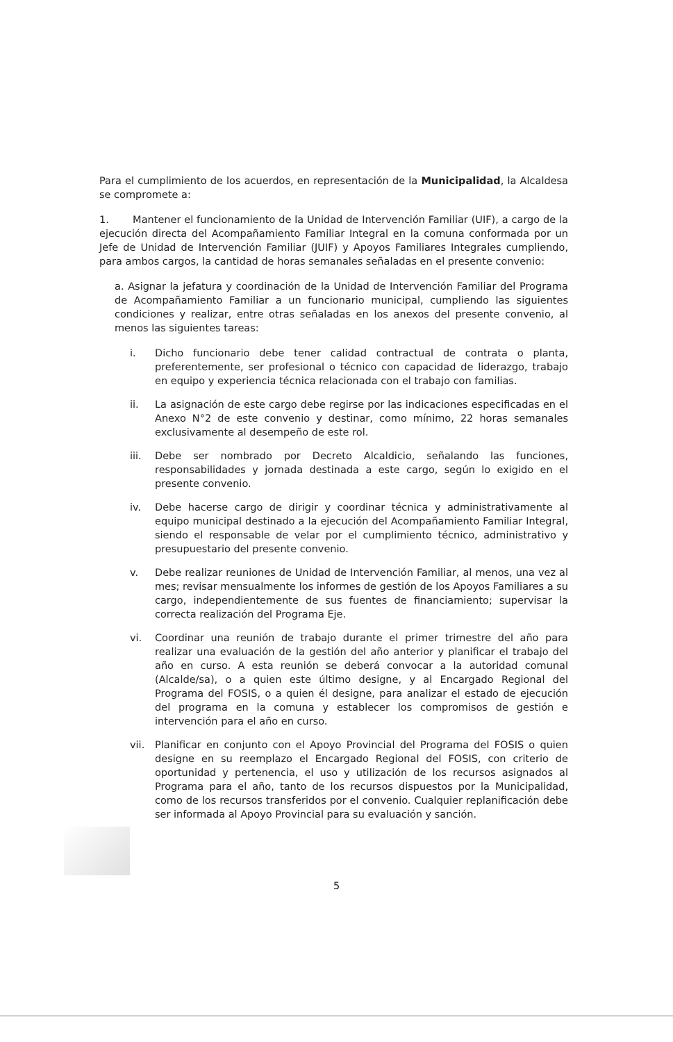Para el cumplimiento de los acuerdos, en representación de la Municipalidad, la Alcaldesa se compromete a:
1. Mantener el funcionamiento de la Unidad de Intervención Familiar (UIF), a cargo de la ejecución directa del Acompañamiento Familiar Integral en la comuna conformada por un Jefe de Unidad de Intervención Familiar (JUIF) y Apoyos Familiares Integrales cumpliendo, para ambos cargos, la cantidad de horas semanales señaladas en el presente convenio:
a. Asignar la jefatura y coordinación de la Unidad de Intervención Familiar del Programa de Acompañamiento Familiar a un funcionario municipal, cumpliendo las siguientes condiciones y realizar, entre otras señaladas en los anexos del presente convenio, al menos las siguientes tareas:
i. Dicho funcionario debe tener calidad contractual de contrata o planta, preferentemente, ser profesional o técnico con capacidad de liderazgo, trabajo en equipo y experiencia técnica relacionada con el trabajo con familias.
ii. La asignación de este cargo debe regirse por las indicaciones especificadas en el Anexo N°2 de este convenio y destinar, como mínimo, 22 horas semanales exclusivamente al desempeño de este rol.
iii. Debe ser nombrado por Decreto Alcaldicio, señalando las funciones, responsabilidades y jornada destinada a este cargo, según lo exigido en el presente convenio.
iv. Debe hacerse cargo de dirigir y coordinar técnica y administrativamente al equipo municipal destinado a la ejecución del Acompañamiento Familiar Integral, siendo el responsable de velar por el cumplimiento técnico, administrativo y presupuestario del presente convenio.
v. Debe realizar reuniones de Unidad de Intervención Familiar, al menos, una vez al mes; revisar mensualmente los informes de gestión de los Apoyos Familiares a su cargo, independientemente de sus fuentes de financiamiento; supervisar la correcta realización del Programa Eje.
vi. Coordinar una reunión de trabajo durante el primer trimestre del año para realizar una evaluación de la gestión del año anterior y planificar el trabajo del año en curso. A esta reunión se deberá convocar a la autoridad comunal (Alcalde/sa), o a quien este último designe, y al Encargado Regional del Programa del FOSIS, o a quien él designe, para analizar el estado de ejecución del programa en la comuna y establecer los compromisos de gestión e intervención para el año en curso.
vii. Planificar en conjunto con el Apoyo Provincial del Programa del FOSIS o quien designe en su reemplazo el Encargado Regional del FOSIS, con criterio de oportunidad y pertenencia, el uso y utilización de los recursos asignados al Programa para el año, tanto de los recursos dispuestos por la Municipalidad, como de los recursos transferidos por el convenio. Cualquier replanificación debe ser informada al Apoyo Provincial para su evaluación y sanción.
5